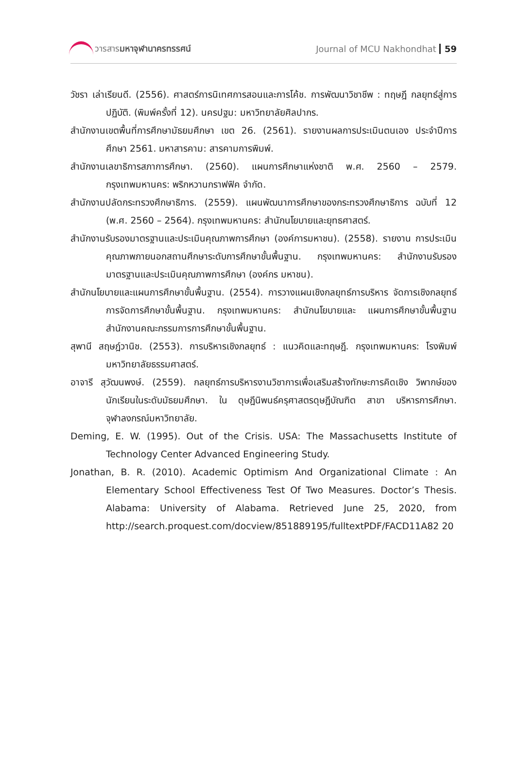วารสารมหาจุฬานาครทรรศน์ Journal of MCU Nakhondhat 59
วัชรา เล่าเรียนดี. (2556). ศาสตร์การนิเทศการสอนและการโค้ช. การพัฒนาวิชาชีพ : ทฤษฎี กลยุทธ์สู่การปฏิบัติ. (พิมพ์ครั้งที่ 12). นครปฐม: มหาวิทยาลัยศิลปากร.
สำนักงานเขตพื้นที่การศึกษามัธยมศึกษา เขต 26. (2561). รายงานผลการประเมินตนเอง ประจำปีการศึกษา 2561. มหาสารคาม: สารคามการพิมพ์.
สำนักงานเลขาธิการสภาการศึกษา. (2560). แผนการศึกษาแห่งชาติ พ.ศ. 2560 – 2579. กรุงเทพมหานคร: พริกหวานกราฟฟิค จำกัด.
สำนักงานปลัดกระทรวงศึกษาธิการ. (2559). แผนพัฒนาการศึกษาของกระทรวงศึกษาธิการ ฉบับที่ 12 (พ.ศ. 2560 – 2564). กรุงเทพมหานคร: สำนักนโยบายและยุทธศาสตร์.
สำนักงานรับรองมาตรฐานและประเมินคุณภาพการศึกษา (องค์การมหาชน). (2558). รายงาน การประเมินคุณภาพภายนอกสถานศึกษาระดับการศึกษาขั้นพื้นฐาน. กรุงเทพมหานคร: สำนักงานรับรองมาตรฐานและประเมินคุณภาพการศึกษา (องค์กร มหาชน).
สำนักนโยบายและแผนการศึกษาขั้นพื้นฐาน. (2554). การวางแผนเชิงกลยุทธ์การบริหาร จัดการเชิงกลยุทธ์การจัดการศึกษาขั้นพื้นฐาน. กรุงเทพมหานคร: สำนักนโยบายและ แผนการศึกษาขั้นพื้นฐาน สำนักงานคณะกรรมการการศึกษาขั้นพื้นฐาน.
สุพานี สฤษฎ์วานิช. (2553). การบริหารเชิงกลยุทธ์ : แนวคิดและทฤษฎี. กรุงเทพมหานคร: โรงพิมพ์มหาวิทยาลัยธรรมศาสตร์.
อาจารี สุวัฒนพงษ์. (2559). กลยุทธ์การบริหารงานวิชาการเพื่อเสริมสร้างทักษะการคิดเชิง วิพากษ์ของนักเรียนในระดับมัธยมศึกษา. ใน ดุษฎีนิพนธ์ครุศาสตรดุษฎีบัณฑิต สาขา บริหารการศึกษา. จุฬาลงกรณ์มหาวิทยาลัย.
Deming, E. W. (1995). Out of the Crisis. USA: The Massachusetts Institute of Technology Center Advanced Engineering Study.
Jonathan, B. R. (2010). Academic Optimism And Organizational Climate : An Elementary School Effectiveness Test Of Two Measures. Doctor’s Thesis. Alabama: University of Alabama. Retrieved June 25, 2020, from http://search.proquest.com/docview/851889195/fulltextPDF/FACD11A82 20